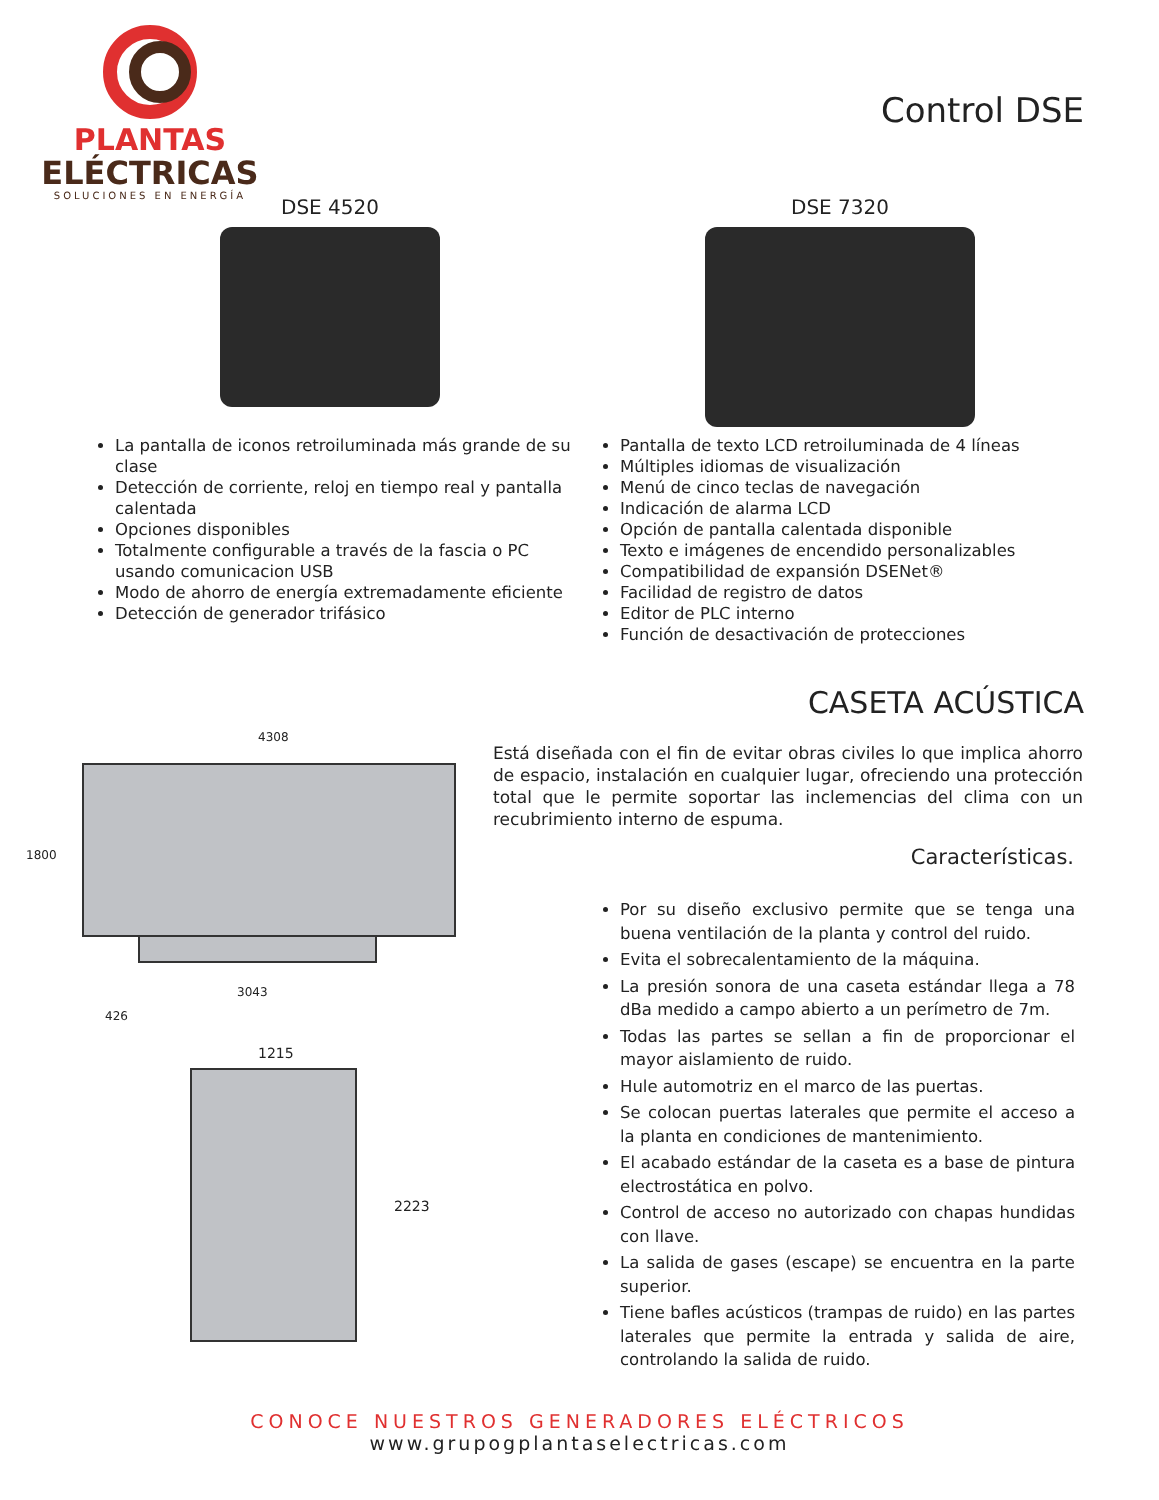PLANTAS
ELÉCTRICAS
SOLUCIONES EN ENERGÍA
Control DSE
DSE 4520 DSE 7320
La pantalla de iconos retroiluminada más grande de su clase
Detección de corriente, reloj en tiempo real y pantalla calentada
Opciones disponibles
Totalmente configurable a través de la fascia o PC usando comunicacion USB
Modo de ahorro de energía extremadamente eficiente
Detección de generador trifásico
Pantalla de texto LCD retroiluminada de 4 líneas
Múltiples idiomas de visualización
Menú de cinco teclas de navegación
Indicación de alarma LCD
Opción de pantalla calentada disponible
Texto e imágenes de encendido personalizables
Compatibilidad de expansión DSENet®
Facilidad de registro de datos
Editor de PLC interno
Función de desactivación de protecciones
CASETA ACÚSTICA
Está diseñada con el fin de evitar obras civiles lo que implica ahorro de espacio, instalación en cualquier lugar, ofreciendo una protección total que le permite soportar las inclemencias del clima con un recubrimiento interno de espuma.
Características.
Por su diseño exclusivo permite que se tenga una buena ventilación de la planta y control del ruido.
Evita el sobrecalentamiento de la máquina.
La presión sonora de una caseta estándar llega a 78 dBa medido a campo abierto a un perímetro de 7m.
Todas las partes se sellan a fin de proporcionar el mayor aislamiento de ruido.
Hule automotriz en el marco de las puertas.
Se colocan puertas laterales que permite el acceso a la planta en condiciones de mantenimiento.
El acabado estándar de la caseta es a base de pintura electrostática en polvo.
Control de acceso no autorizado con chapas hundidas con llave.
La salida de gases (escape) se encuentra en la parte superior.
Tiene bafles acústicos (trampas de ruido) en las partes laterales que permite la entrada y salida de aire, controlando la salida de ruido.
4308
1800
3043
426
1215
2223
CONOCE NUESTROS GENERADORES ELÉCTRICOS
www.grupogplantaselectricas.com